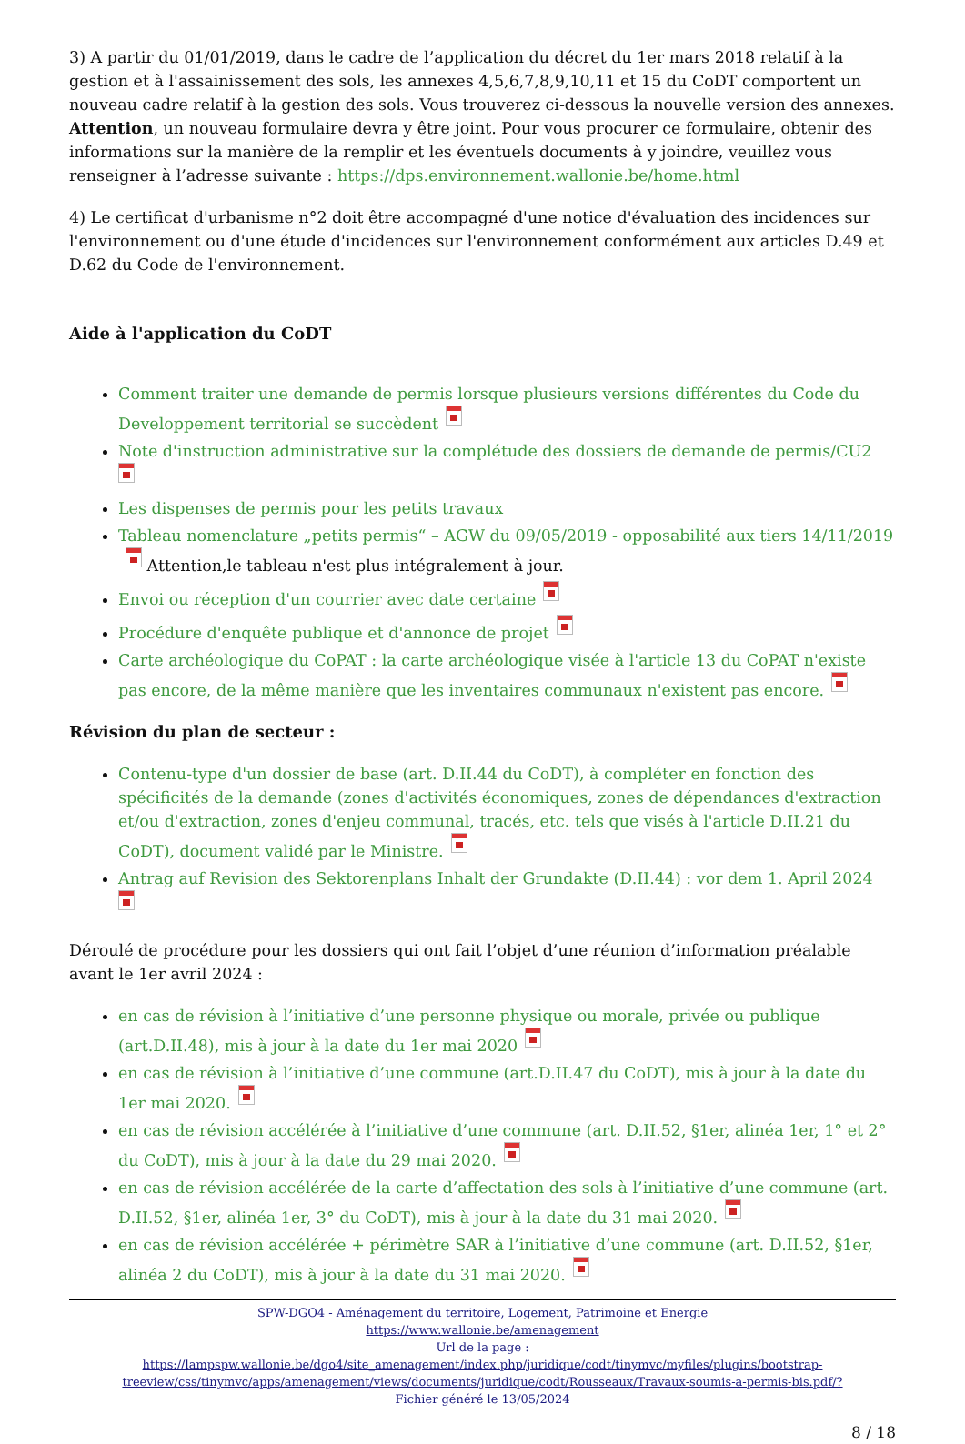3) A partir du 01/01/2019, dans le cadre de l’application du décret du 1er mars 2018 relatif à la gestion et à l'assainissement des sols, les annexes 4,5,6,7,8,9,10,11 et 15 du CoDT comportent un nouveau cadre relatif à la gestion des sols. Vous trouverez ci-dessous la nouvelle version des annexes.
Attention, un nouveau formulaire devra y être joint. Pour vous procurer ce formulaire, obtenir des informations sur la manière de la remplir et les éventuels documents à y joindre, veuillez vous renseigner à l’adresse suivante : https://dps.environnement.wallonie.be/home.html
4) Le certificat d'urbanisme n°2 doit être accompagné d'une notice d'évaluation des incidences sur l'environnement ou d'une étude d'incidences sur l'environnement conformément aux articles D.49 et D.62 du Code de l'environnement.
Aide à l'application du CoDT
Comment traiter une demande de permis lorsque plusieurs versions différentes du Code du Developpement territorial se succèdent
Note d'instruction administrative sur la complétude des dossiers de demande de permis/CU2
Les dispenses de permis pour les petits travaux
Tableau nomenclature „petits permis“ – AGW du 09/05/2019 - opposabilité aux tiers 14/11/2019 Attention,le tableau n'est plus intégralement à jour.
Envoi ou réception d'un courrier avec date certaine
Procédure d'enquête publique et d'annonce de projet
Carte archéologique du CoPAT : la carte archéologique visée à l'article 13 du CoPAT n'existe pas encore, de la même manière que les inventaires communaux n'existent pas encore.
Révision du plan de secteur :
Contenu-type d'un dossier de base (art. D.II.44 du CoDT), à compléter en fonction des spécificités de la demande (zones d'activités économiques, zones de dépendances d'extraction et/ou d'extraction, zones d'enjeu communal, tracés, etc. tels que visés à l'article D.II.21 du CoDT), document validé par le Ministre.
Antrag auf Revision des Sektorenplans Inhalt der Grundakte (D.II.44) : vor dem 1. April 2024
Déroulé de procédure pour les dossiers qui ont fait l’objet d’une réunion d’information préalable avant le 1er avril 2024 :
en cas de révision à l’initiative d’une personne physique ou morale, privée ou publique (art.D.II.48), mis à jour à la date du 1er mai 2020
en cas de révision à l’initiative d’une commune (art.D.II.47 du CoDT), mis à jour à la date du 1er mai 2020.
en cas de révision accélérée à l’initiative d’une commune (art. D.II.52, §1er, alinéa 1er, 1° et 2° du CoDT), mis à jour à la date du 29 mai 2020.
en cas de révision accélérée de la carte d’affectation des sols à l’initiative d’une commune (art. D.II.52, §1er, alinéa 1er, 3° du CoDT), mis à jour à la date du 31 mai 2020.
en cas de révision accélérée + périmètre SAR à l’initiative d’une commune (art. D.II.52, §1er, alinéa 2 du CoDT), mis à jour à la date du 31 mai 2020.
SPW-DGO4 - Aménagement du territoire, Logement, Patrimoine et Energie
https://www.wallonie.be/amenagement
Url de la page :
https://lampspw.wallonie.be/dgo4/site_amenagement/index.php/juridique/codt/tinymvc/myfiles/plugins/bootstrap-treeview/css/tinymvc/apps/amenagement/views/documents/juridique/codt/Rousseaux/Travaux-soumis-a-permis-bis.pdf/?
Fichier généré le 13/05/2024
8 / 18